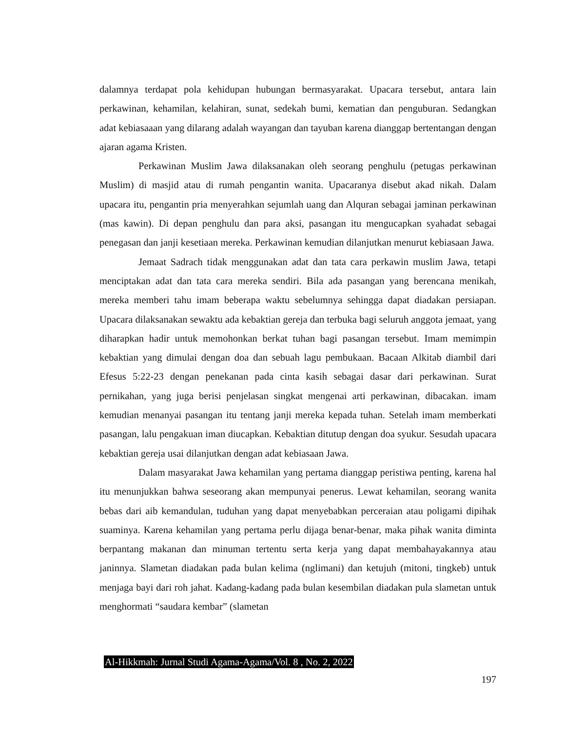dalamnya terdapat pola kehidupan hubungan bermasyarakat. Upacara tersebut, antara lain perkawinan, kehamilan, kelahiran, sunat, sedekah bumi, kematian dan penguburan. Sedangkan adat kebiasaaan yang dilarang adalah wayangan dan tayuban karena dianggap bertentangan dengan ajaran agama Kristen.
Perkawinan Muslim Jawa dilaksanakan oleh seorang penghulu (petugas perkawinan Muslim) di masjid atau di rumah pengantin wanita. Upacaranya disebut akad nikah. Dalam upacara itu, pengantin pria menyerahkan sejumlah uang dan Alquran sebagai jaminan perkawinan (mas kawin). Di depan penghulu dan para aksi, pasangan itu mengucapkan syahadat sebagai penegasan dan janji kesetiaan mereka. Perkawinan kemudian dilanjutkan menurut kebiasaan Jawa.
Jemaat Sadrach tidak menggunakan adat dan tata cara perkawin muslim Jawa, tetapi menciptakan adat dan tata cara mereka sendiri. Bila ada pasangan yang berencana menikah, mereka memberi tahu imam beberapa waktu sebelumnya sehingga dapat diadakan persiapan. Upacara dilaksanakan sewaktu ada kebaktian gereja dan terbuka bagi seluruh anggota jemaat, yang diharapkan hadir untuk memohonkan berkat tuhan bagi pasangan tersebut. Imam memimpin kebaktian yang dimulai dengan doa dan sebuah lagu pembukaan. Bacaan Alkitab diambil dari Efesus 5:22-23 dengan penekanan pada cinta kasih sebagai dasar dari perkawinan. Surat pernikahan, yang juga berisi penjelasan singkat mengenai arti perkawinan, dibacakan. imam kemudian menanyai pasangan itu tentang janji mereka kepada tuhan. Setelah imam memberkati pasangan, lalu pengakuan iman diucapkan. Kebaktian ditutup dengan doa syukur. Sesudah upacara kebaktian gereja usai dilanjutkan dengan adat kebiasaan Jawa.
Dalam masyarakat Jawa kehamilan yang pertama dianggap peristiwa penting, karena hal itu menunjukkan bahwa seseorang akan mempunyai penerus. Lewat kehamilan, seorang wanita bebas dari aib kemandulan, tuduhan yang dapat menyebabkan perceraian atau poligami dipihak suaminya. Karena kehamilan yang pertama perlu dijaga benar-benar, maka pihak wanita diminta berpantang makanan dan minuman tertentu serta kerja yang dapat membahayakannya atau janinnya. Slametan diadakan pada bulan kelima (nglimani) dan ketujuh (mitoni, tingkeb) untuk menjaga bayi dari roh jahat. Kadang-kadang pada bulan kesembilan diadakan pula slametan untuk menghormati “saudara kembar” (slametan
Al-Hikkmah: Jurnal Studi Agama-Agama/Vol. 8 , No. 2, 2022
197